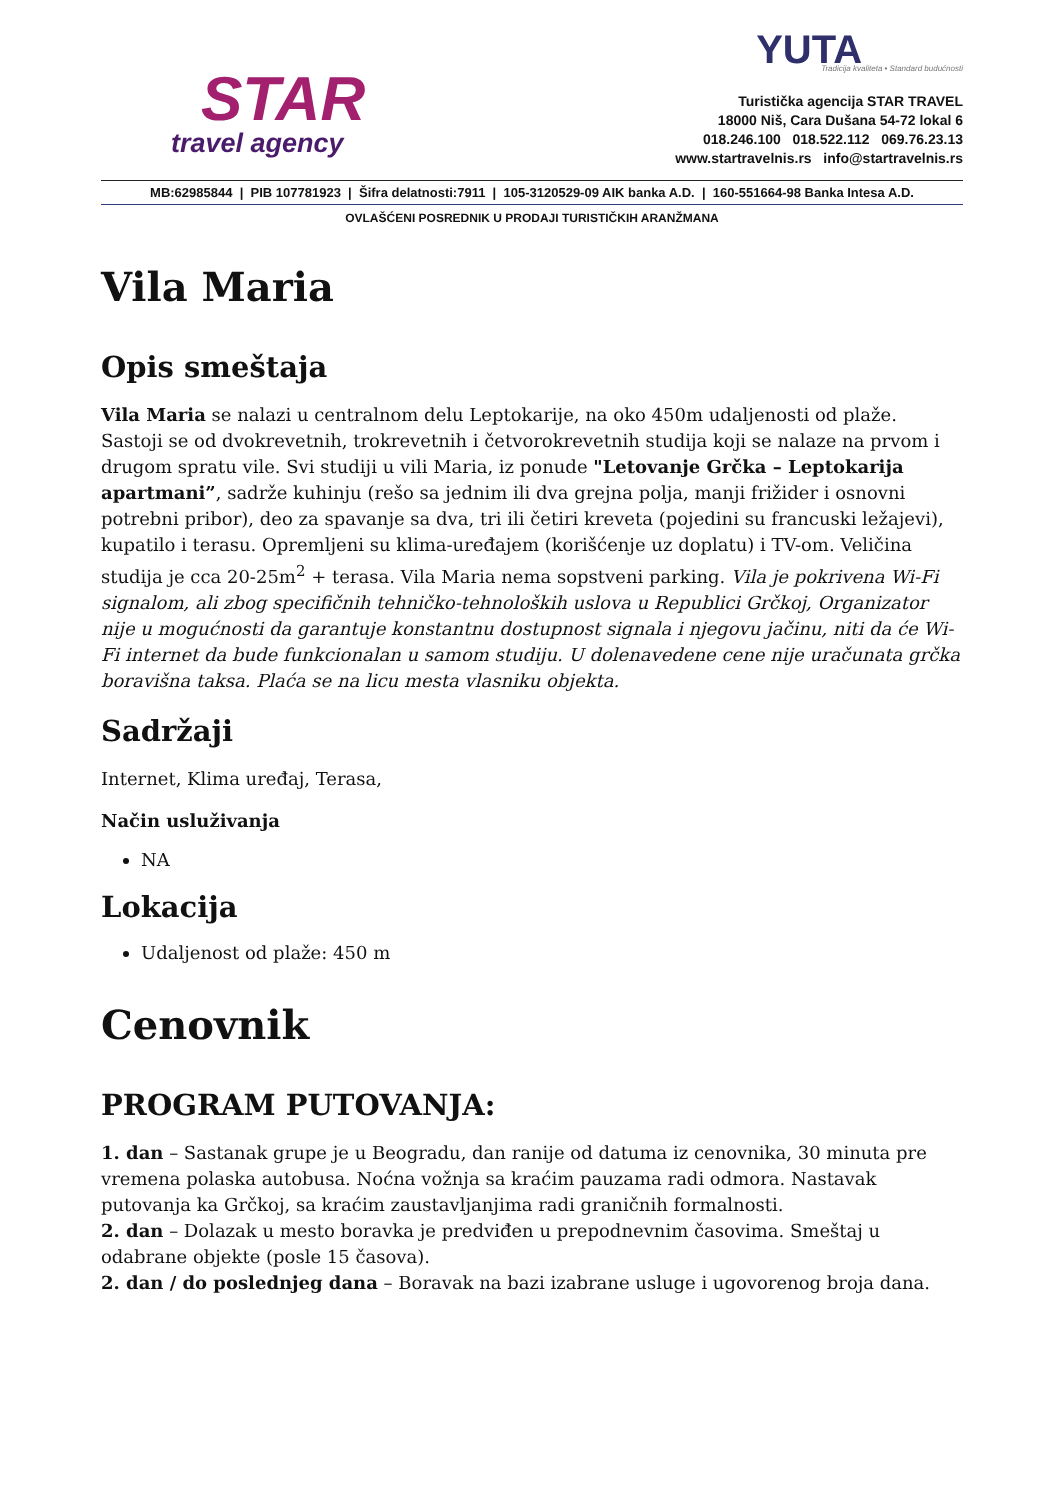STAR
travel agency
YUTA
Tradicija kvaliteta • Standard budućnosti
Turistička agencija STAR TRAVEL
18000 Niš, Cara Dušana 54-72 lokal 6
018.246.100 018.522.112 069.76.23.13
www.startravelnis.rs info@startravelnis.rs
MB:62985844 | PIB 107781923 | Šifra delatnosti:7911 | 105-3120529-09 AIK banka A.D. | 160-551664-98 Banka Intesa A.D.
OVLAŠĆENI POSREDNIK U PRODAJI TURISTIČKIH ARANŽMANA
Vila Maria
Opis smeštaja
Vila Maria se nalazi u centralnom delu Leptokarije, na oko 450m udaljenosti od plaže. Sastoji se od dvokrevetnih, trokrevetnih i četvorokrevetnih studija koji se nalaze na prvom i drugom spratu vile. Svi studiji u vili Maria, iz ponude "Letovanje Grčka – Leptokarija apartmani”, sadrže kuhinju (rešo sa jednim ili dva grejna polja, manji frižider i osnovni potrebni pribor), deo za spavanje sa dva, tri ili četiri kreveta (pojedini su francuski ležajevi), kupatilo i terasu. Opremljeni su klima-uređajem (korišćenje uz doplatu) i TV-om. Veličina studija je cca 20-25m<sup>2</sup> + terasa. Vila Maria nema sopstveni parking. Vila je pokrivena Wi-Fi signalom, ali zbog specifičnih tehničko-tehnoloških uslova u Republici Grčkoj, Organizator nije u mogućnosti da garantuje konstantnu dostupnost signala i njegovu jačinu, niti da će Wi-Fi internet da bude funkcionalan u samom studiju. U dolenavedene cene nije uračunata grčka boravišna taksa. Plaća se na licu mesta vlasniku objekta.
Sadržaji
Internet, Klima uređaj, Terasa,
Način usluživanja
NA
Lokacija
Udaljenost od plaže: 450 m
Cenovnik
PROGRAM PUTOVANJA:
1. dan – Sastanak grupe je u Beogradu, dan ranije od datuma iz cenovnika, 30 minuta pre vremena polaska autobusa. Noćna vožnja sa kraćim pauzama radi odmora. Nastavak putovanja ka Grčkoj, sa kraćim zaustavljanjima radi graničnih formalnosti.
2. dan – Dolazak u mesto boravka je predviđen u prepodnevnim časovima. Smeštaj u odabrane objekte (posle 15 časova).
2. dan / do poslednjeg dana – Boravak na bazi izabrane usluge i ugovorenog broja dana.